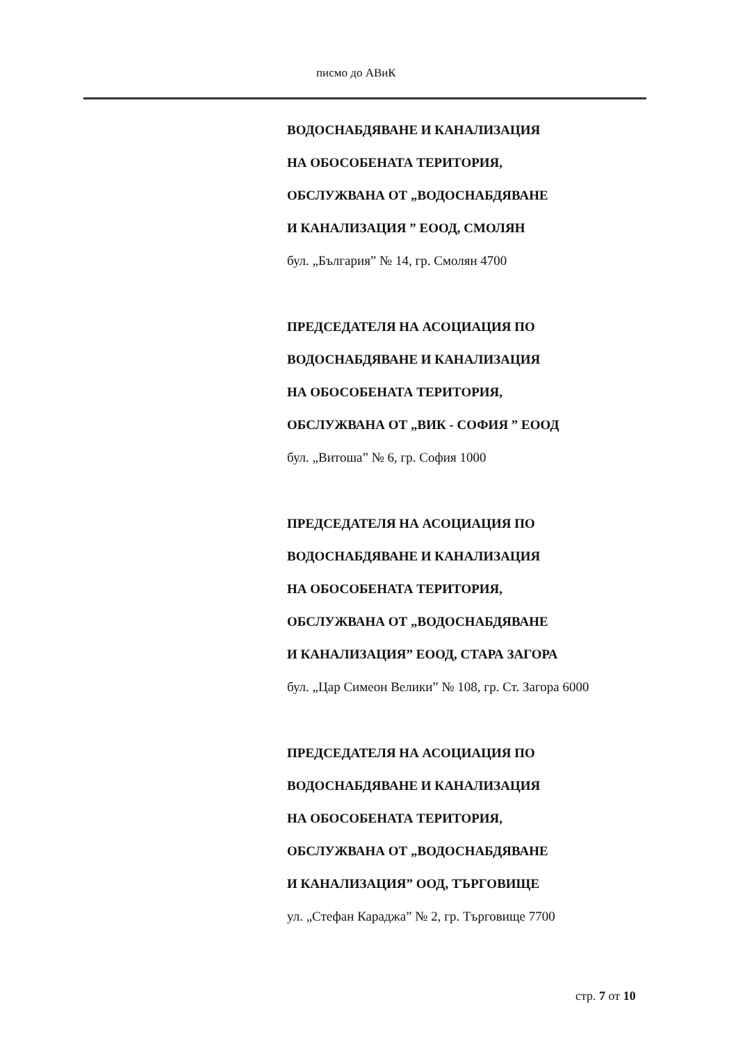писмо до АВиК
ВОДОСНАБДЯВАНЕ И КАНАЛИЗАЦИЯ
НА ОБОСОБЕНАТА ТЕРИТОРИЯ,
ОБСЛУЖВАНА ОТ „ВОДОСНАБДЯВАНЕ
И КАНАЛИЗАЦИЯ ” ЕООД, СМОЛЯН
бул. „България” № 14, гр. Смолян 4700
ПРЕДСЕДАТЕЛЯ НА АСОЦИАЦИЯ ПО
ВОДОСНАБДЯВАНЕ И КАНАЛИЗАЦИЯ
НА ОБОСОБЕНАТА ТЕРИТОРИЯ,
ОБСЛУЖВАНА ОТ „ВИК - СОФИЯ ” ЕООД
бул. „Витоша” № 6, гр. София 1000
ПРЕДСЕДАТЕЛЯ НА АСОЦИАЦИЯ ПО
ВОДОСНАБДЯВАНЕ И КАНАЛИЗАЦИЯ
НА ОБОСОБЕНАТА ТЕРИТОРИЯ,
ОБСЛУЖВАНА ОТ „ВОДОСНАБДЯВАНЕ
И КАНАЛИЗАЦИЯ” ЕООД, СТАРА ЗАГОРА
бул. „Цар Симеон Велики” № 108, гр. Ст. Загора 6000
ПРЕДСЕДАТЕЛЯ НА АСОЦИАЦИЯ ПО
ВОДОСНАБДЯВАНЕ И КАНАЛИЗАЦИЯ
НА ОБОСОБЕНАТА ТЕРИТОРИЯ,
ОБСЛУЖВАНА ОТ „ВОДОСНАБДЯВАНЕ
И КАНАЛИЗАЦИЯ” ООД, ТЪРГОВИЩЕ
ул. „Стефан Караджа” № 2, гр. Търговище 7700
стр. 7 от 10